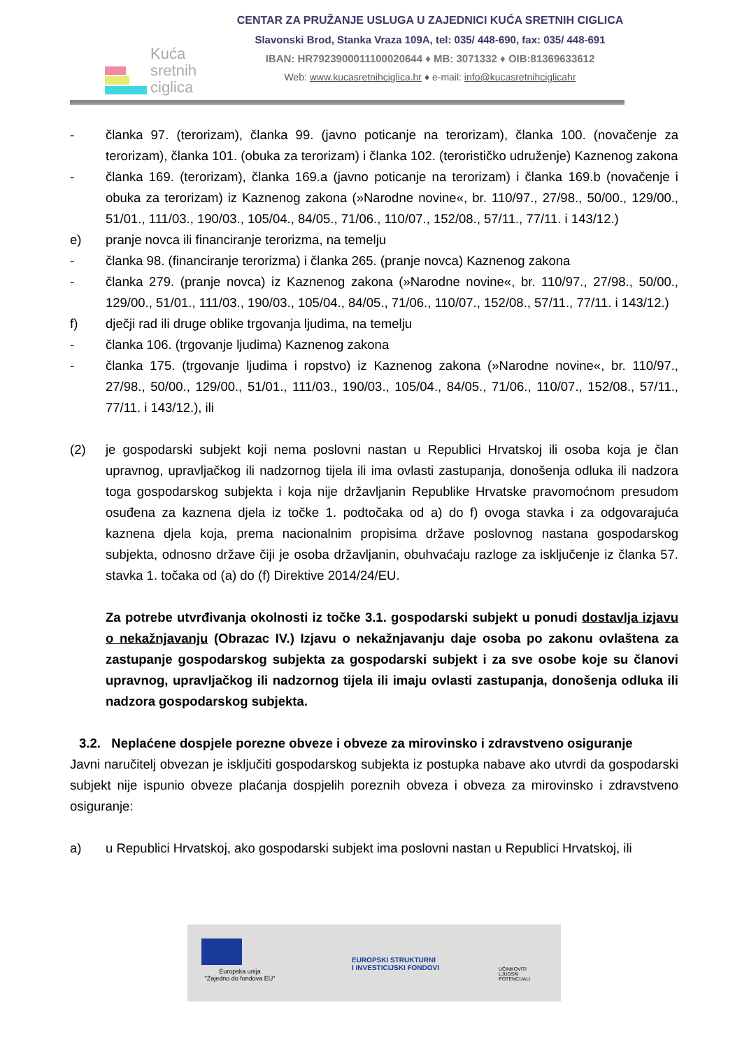Kuća
sretnih
ciglica
CENTAR ZA PRUŽANJE USLUGA U ZAJEDNICI KUĆA SRETNIH CIGLICA
Slavonski Brod, Stanka Vraza 109A, tel: 035/ 448-690, fax: 035/ 448-691
IBAN: HR7923900011100020644 ♦ MB: 3071332 ♦ OIB:81369633612
Web: www.kucasretnihciglica.hr ♦ e-mail: info@kucasretnihciglicahr
- članka 97. (terorizam), članka 99. (javno poticanje na terorizam), članka 100. (novačenje za terorizam), članka 101. (obuka za terorizam) i članka 102. (terorističko udruženje) Kaznenog zakona
- članka 169. (terorizam), članka 169.a (javno poticanje na terorizam) i članka 169.b (novačenje i obuka za terorizam) iz Kaznenog zakona (»Narodne novine«, br. 110/97., 27/98., 50/00., 129/00., 51/01., 111/03., 190/03., 105/04., 84/05., 71/06., 110/07., 152/08., 57/11., 77/11. i 143/12.)
e) pranje novca ili financiranje terorizma, na temelju
- članka 98. (financiranje terorizma) i članka 265. (pranje novca) Kaznenog zakona
- članka 279. (pranje novca) iz Kaznenog zakona (»Narodne novine«, br. 110/97., 27/98., 50/00., 129/00., 51/01., 111/03., 190/03., 105/04., 84/05., 71/06., 110/07., 152/08., 57/11., 77/11. i 143/12.)
f) dječji rad ili druge oblike trgovanja ljudima, na temelju
- članka 106. (trgovanje ljudima) Kaznenog zakona
- članka 175. (trgovanje ljudima i ropstvo) iz Kaznenog zakona (»Narodne novine«, br. 110/97., 27/98., 50/00., 129/00., 51/01., 111/03., 190/03., 105/04., 84/05., 71/06., 110/07., 152/08., 57/11., 77/11. i 143/12.), ili
(2) je gospodarski subjekt koji nema poslovni nastan u Republici Hrvatskoj ili osoba koja je član upravnog, upravljačkog ili nadzornog tijela ili ima ovlasti zastupanja, donošenja odluka ili nadzora toga gospodarskog subjekta i koja nije državljanin Republike Hrvatske pravomoćnom presudom osuđena za kaznena djela iz točke 1. podtočaka od a) do f) ovoga stavka i za odgovarajuća kaznena djela koja, prema nacionalnim propisima države poslovnog nastana gospodarskog subjekta, odnosno države čiji je osoba državljanin, obuhvaćaju razloge za isključenje iz članka 57. stavka 1. točaka od (a) do (f) Direktive 2014/24/EU.
Za potrebe utvrđivanja okolnosti iz točke 3.1. gospodarski subjekt u ponudi dostavlja izjavu o nekažnjavanju (Obrazac IV.) Izjavu o nekažnjavanju daje osoba po zakonu ovlaštena za zastupanje gospodarskog subjekta za gospodarski subjekt i za sve osobe koje su članovi upravnog, upravljačkog ili nadzornog tijela ili imaju ovlasti zastupanja, donošenja odluka ili nadzora gospodarskog subjekta.
3.2. Neplaćene dospjele porezne obveze i obveze za mirovinsko i zdravstveno osiguranje
Javni naručitelj obvezan je isključiti gospodarskog subjekta iz postupka nabave ako utvrdi da gospodarski subjekt nije ispunio obveze plaćanja dospjelih poreznih obveza i obveza za mirovinsko i zdravstveno osiguranje:
a) u Republici Hrvatskoj, ako gospodarski subjekt ima poslovni nastan u Republici Hrvatskoj, ili
Europska unija
"Zajedno do fondova EU"
EUROPSKI STRUKTURNI
I INVESTICIJSKI FONDOVI
UČINKOVITI
LJUDSKI
POTENCIJALI